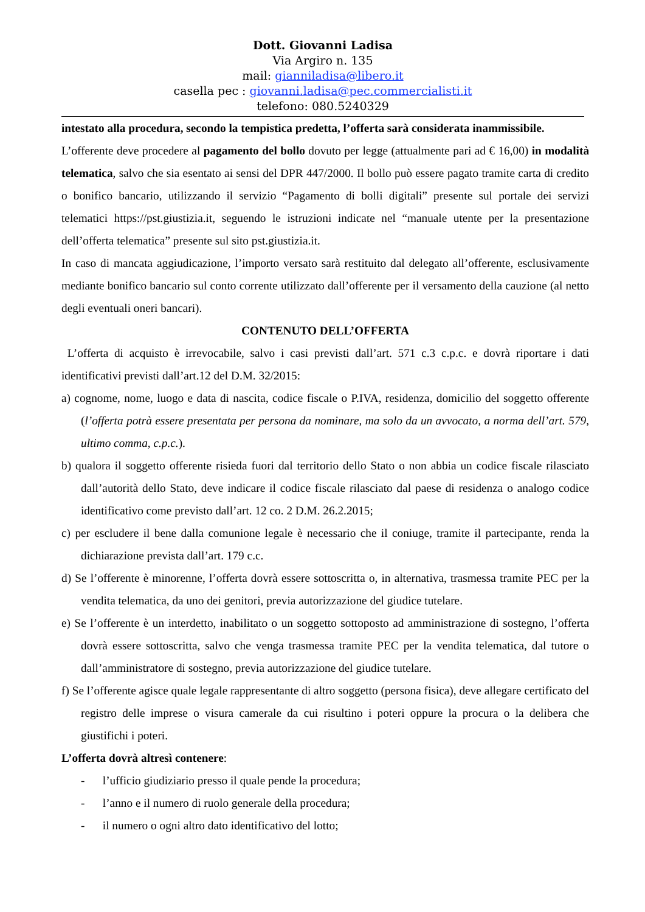Dott. Giovanni Ladisa
Via Argiro n. 135
mail: gianniladisa@libero.it
casella pec : giovanni.ladisa@pec.commercialisti.it
telefono: 080.5240329
intestato alla procedura, secondo la tempistica predetta, l’offerta sarà considerata inammissibile.
L’offerente deve procedere al pagamento del bollo dovuto per legge (attualmente pari ad € 16,00) in modalità telematica, salvo che sia esentato ai sensi del DPR 447/2000. Il bollo può essere pagato tramite carta di credito o bonifico bancario, utilizzando il servizio “Pagamento di bolli digitali” presente sul portale dei servizi telematici https://pst.giustizia.it, seguendo le istruzioni indicate nel “manuale utente per la presentazione dell’offerta telematica” presente sul sito pst.giustizia.it.
In caso di mancata aggiudicazione, l’importo versato sarà restituito dal delegato all’offerente, esclusivamente mediante bonifico bancario sul conto corrente utilizzato dall’offerente per il versamento della cauzione (al netto degli eventuali oneri bancari).
CONTENUTO DELL’OFFERTA
L’offerta di acquisto è irrevocabile, salvo i casi previsti dall’art. 571 c.3 c.p.c. e dovrà riportare i dati identificativi previsti dall’art.12 del D.M. 32/2015:
a) cognome, nome, luogo e data di nascita, codice fiscale o P.IVA, residenza, domicilio del soggetto offerente (l’offerta potrà essere presentata per persona da nominare, ma solo da un avvocato, a norma dell’art. 579, ultimo comma, c.p.c.).
b) qualora il soggetto offerente risieda fuori dal territorio dello Stato o non abbia un codice fiscale rilasciato dall’autorità dello Stato, deve indicare il codice fiscale rilasciato dal paese di residenza o analogo codice identificativo come previsto dall’art. 12 co. 2 D.M. 26.2.2015;
c) per escludere il bene dalla comunione legale è necessario che il coniuge, tramite il partecipante, renda la dichiarazione prevista dall’art. 179 c.c.
d) Se l’offerente è minorenne, l’offerta dovrà essere sottoscritta o, in alternativa, trasmessa tramite PEC per la vendita telematica, da uno dei genitori, previa autorizzazione del giudice tutelare.
e) Se l’offerente è un interdetto, inabilitato o un soggetto sottoposto ad amministrazione di sostegno, l’offerta dovrà essere sottoscritta, salvo che venga trasmessa tramite PEC per la vendita telematica, dal tutore o dall’amministratore di sostegno, previa autorizzazione del giudice tutelare.
f) Se l’offerente agisce quale legale rappresentante di altro soggetto (persona fisica), deve allegare certificato del registro delle imprese o visura camerale da cui risultino i poteri oppure la procura o la delibera che giustifichi i poteri.
L’offerta dovrà altresì contenere:
- l’ufficio giudiziario presso il quale pende la procedura;
- l’anno e il numero di ruolo generale della procedura;
- il numero o ogni altro dato identificativo del lotto;